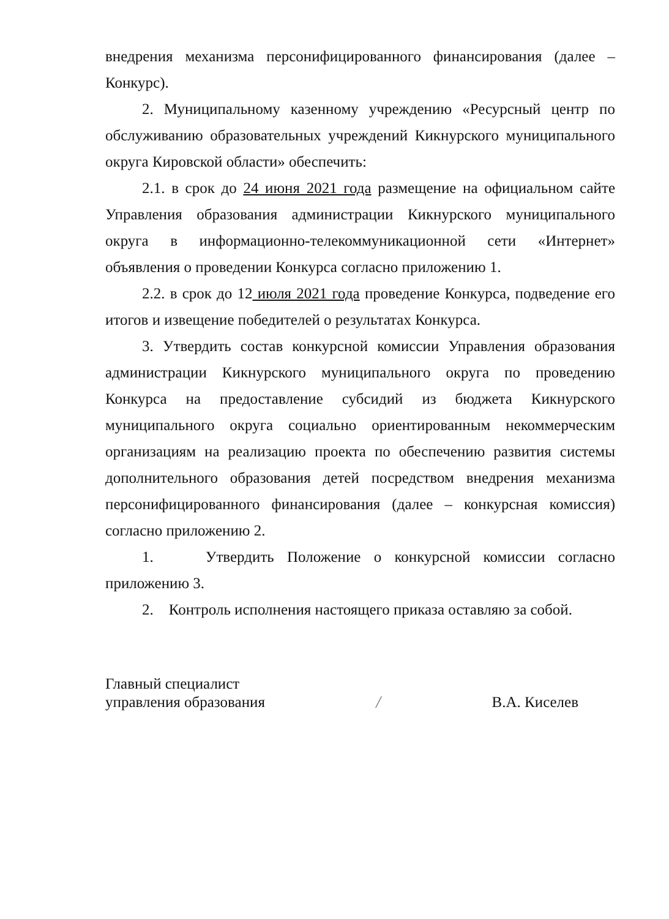внедрения механизма персонифицированного финансирования (далее – Конкурс).
2. Муниципальному казенному учреждению «Ресурсный центр по обслуживанию образовательных учреждений Кикнурского муниципального округа Кировской области» обеспечить:
2.1. в срок до 24 июня 2021 года размещение на официальном сайте Управления образования администрации Кикнурского муниципального округа в информационно-телекоммуникационной сети «Интернет» объявления о проведении Конкурса согласно приложению 1.
2.2. в срок до 12 июля 2021 года проведение Конкурса, подведение его итогов и извещение победителей о результатах Конкурса.
3. Утвердить состав конкурсной комиссии Управления образования администрации Кикнурского муниципального округа по проведению Конкурса на предоставление субсидий из бюджета Кикнурского муниципального округа социально ориентированным некоммерческим организациям на реализацию проекта по обеспечению развития системы дополнительного образования детей посредством внедрения механизма персонифицированного финансирования (далее – конкурсная комиссия) согласно приложению 2.
1. Утвердить Положение о конкурсной комиссии согласно приложению 3.
2. Контроль исполнения настоящего приказа оставляю за собой.
Главный специалист
управления образования
/
В.А. Киселев